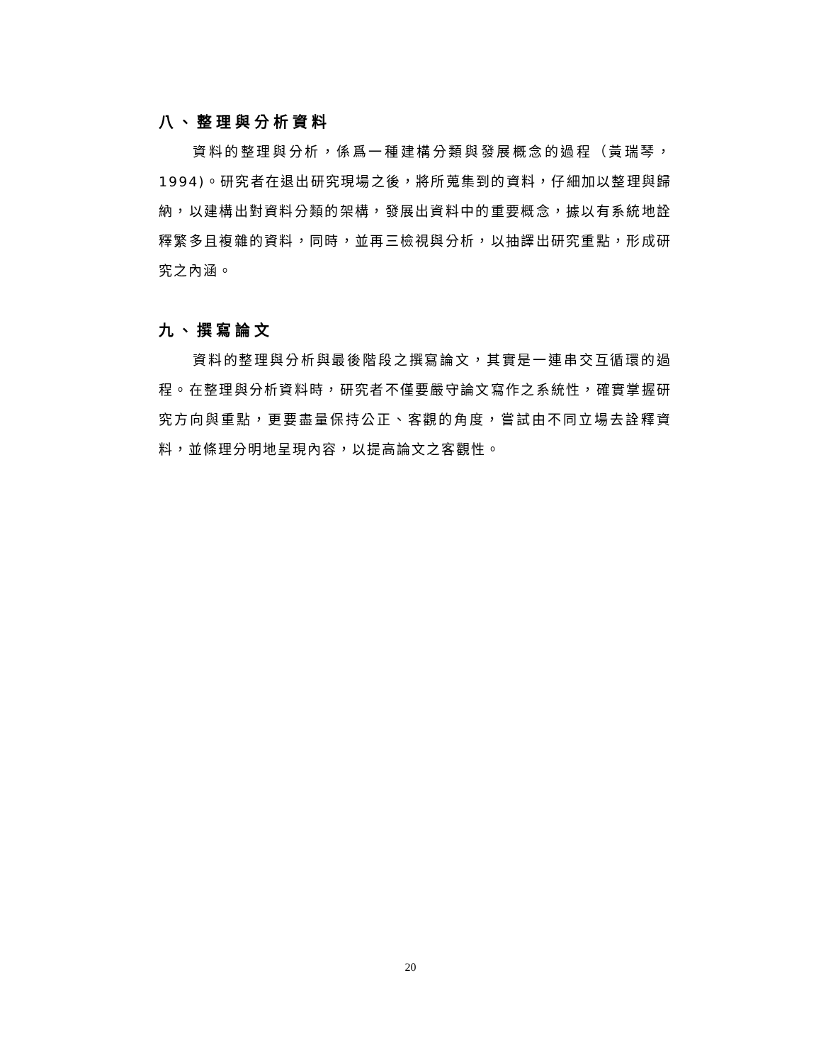八、整理與分析資料
資料的整理與分析，係爲一種建構分類與發展概念的過程（黃瑞琴，1994)。研究者在退出研究現場之後，將所蒐集到的資料，仔細加以整理與歸納，以建構出對資料分類的架構，發展出資料中的重要概念，據以有系統地詮釋繁多且複雜的資料，同時，並再三檢視與分析，以抽譯出研究重點，形成研究之內涵。
九、撰寫論文
資料的整理與分析與最後階段之撰寫論文，其實是一連串交互循環的過程。在整理與分析資料時，研究者不僅要嚴守論文寫作之系統性，確實掌握研究方向與重點，更要盡量保持公正、客觀的角度，嘗試由不同立場去詮釋資料，並條理分明地呈現內容，以提高論文之客觀性。
20